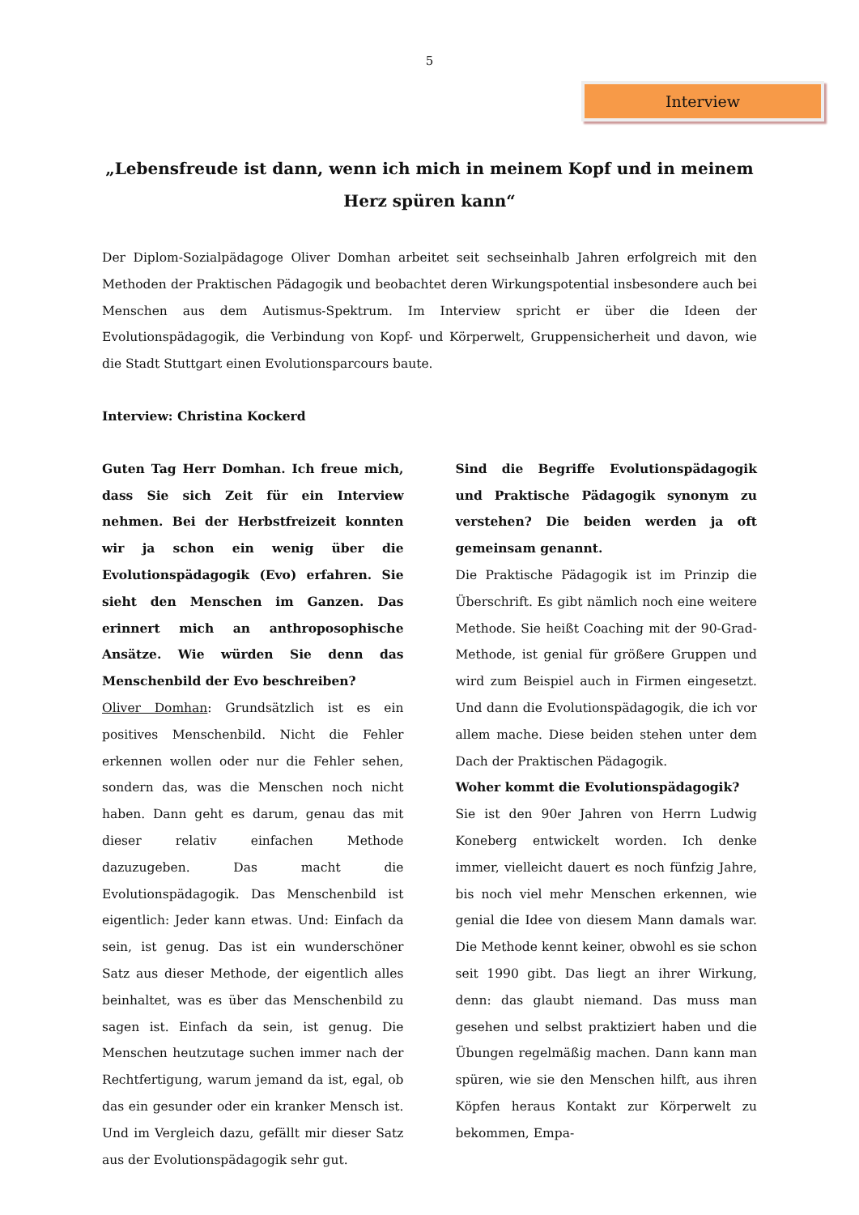5
Interview
„Lebensfreude ist dann, wenn ich mich in meinem Kopf und in meinem Herz spüren kann“
Der Diplom-Sozialpädagoge Oliver Domhan arbeitet seit sechseinhalb Jahren erfolgreich mit den Methoden der Praktischen Pädagogik und beobachtet deren Wirkungspotential insbesondere auch bei Menschen aus dem Autismus-Spektrum. Im Interview spricht er über die Ideen der Evolutionspädagogik, die Verbindung von Kopf- und Körperwelt, Gruppensicherheit und davon, wie die Stadt Stuttgart einen Evolutionsparcours baute.
Interview: Christina Kockerd
Guten Tag Herr Domhan. Ich freue mich, dass Sie sich Zeit für ein Interview nehmen. Bei der Herbstfreizeit konnten wir ja schon ein wenig über die Evolutionspädagogik (Evo) erfahren. Sie sieht den Menschen im Ganzen. Das erinnert mich an anthroposophische Ansätze. Wie würden Sie denn das Menschenbild der Evo beschreiben?
Oliver Domhan: Grundsätzlich ist es ein positives Menschenbild. Nicht die Fehler erkennen wollen oder nur die Fehler sehen, sondern das, was die Menschen noch nicht haben. Dann geht es darum, genau das mit dieser relativ einfachen Methode dazuzugeben. Das macht die Evolutionspädagogik. Das Menschenbild ist eigentlich: Jeder kann etwas. Und: Einfach da sein, ist genug. Das ist ein wunderschöner Satz aus dieser Methode, der eigentlich alles beinhaltet, was es über das Menschenbild zu sagen ist. Einfach da sein, ist genug. Die Menschen heutzutage suchen immer nach der Rechtfertigung, warum jemand da ist, egal, ob das ein gesunder oder ein kranker Mensch ist. Und im Vergleich dazu, gefällt mir dieser Satz aus der Evolutionspädagogik sehr gut.
Sind die Begriffe Evolutionspädagogik und Praktische Pädagogik synonym zu verstehen? Die beiden werden ja oft gemeinsam genannt.
Die Praktische Pädagogik ist im Prinzip die Überschrift. Es gibt nämlich noch eine weitere Methode. Sie heißt Coaching mit der 90-Grad-Methode, ist genial für größere Gruppen und wird zum Beispiel auch in Firmen eingesetzt. Und dann die Evolutionspädagogik, die ich vor allem mache. Diese beiden stehen unter dem Dach der Praktischen Pädagogik.
Woher kommt die Evolutionspädagogik?
Sie ist den 90er Jahren von Herrn Ludwig Koneberg entwickelt worden. Ich denke immer, vielleicht dauert es noch fünfzig Jahre, bis noch viel mehr Menschen erkennen, wie genial die Idee von diesem Mann damals war. Die Methode kennt keiner, obwohl es sie schon seit 1990 gibt. Das liegt an ihrer Wirkung, denn: das glaubt niemand. Das muss man gesehen und selbst praktiziert haben und die Übungen regelmäßig machen. Dann kann man spüren, wie sie den Menschen hilft, aus ihren Köpfen heraus Kontakt zur Körperwelt zu bekommen, Empa-